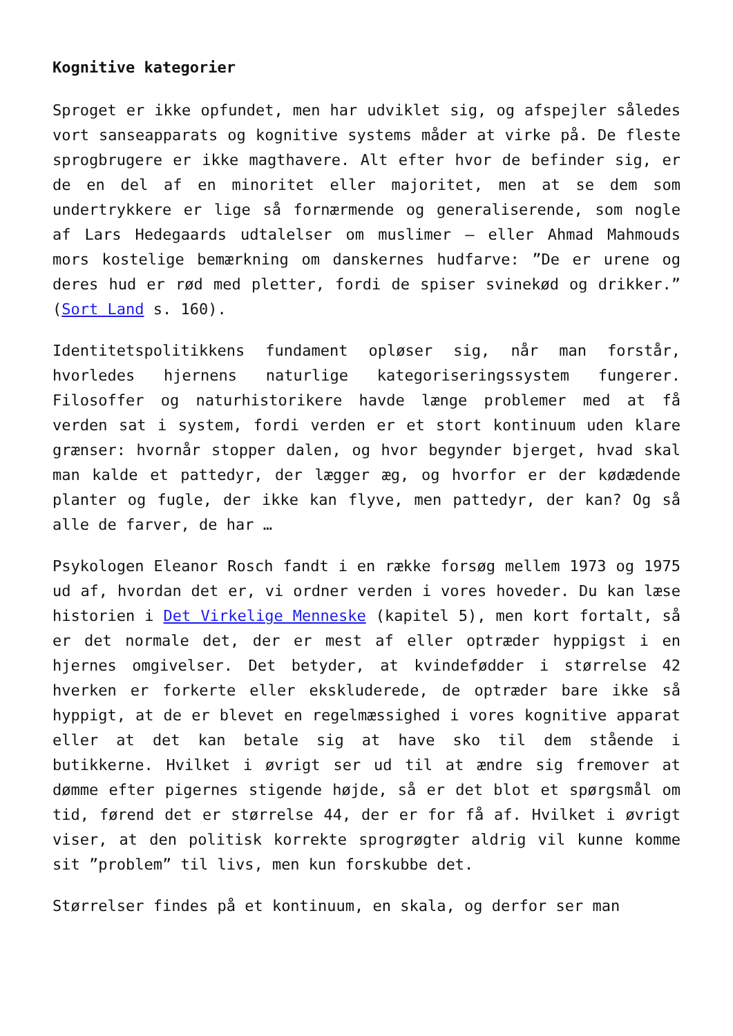Kognitive kategorier
Sproget er ikke opfundet, men har udviklet sig, og afspejler således vort sanseapparats og kognitive systems måder at virke på. De fleste sprogbrugere er ikke magthavere. Alt efter hvor de befinder sig, er de en del af en minoritet eller majoritet, men at se dem som undertrykkere er lige så fornærmende og generaliserende, som nogle af Lars Hedegaards udtalelser om muslimer – eller Ahmad Mahmouds mors kostelige bemærkning om danskernes hudfarve: ”De er urene og deres hud er rød med pletter, fordi de spiser svinekød og drikker.” (Sort Land s. 160).
Identitetspolitikkens fundament opløser sig, når man forstår, hvorledes hjernens naturlige kategoriseringssystem fungerer. Filosoffer og naturhistorikere havde længe problemer med at få verden sat i system, fordi verden er et stort kontinuum uden klare grænser: hvornår stopper dalen, og hvor begynder bjerget, hvad skal man kalde et pattedyr, der lægger æg, og hvorfor er der kødædende planter og fugle, der ikke kan flyve, men pattedyr, der kan? Og så alle de farver, de har …
Psykologen Eleanor Rosch fandt i en række forsøg mellem 1973 og 1975 ud af, hvordan det er, vi ordner verden i vores hoveder. Du kan læse historien i Det Virkelige Menneske (kapitel 5), men kort fortalt, så er det normale det, der er mest af eller optræder hyppigst i en hjernes omgivelser. Det betyder, at kvindefødder i størrelse 42 hverken er forkerte eller ekskluderede, de optræder bare ikke så hyppigt, at de er blevet en regelmæssighed i vores kognitive apparat eller at det kan betale sig at have sko til dem stående i butikkerne. Hvilket i øvrigt ser ud til at ændre sig fremover at dømme efter pigernes stigende højde, så er det blot et spørgsmål om tid, førend det er størrelse 44, der er for få af. Hvilket i øvrigt viser, at den politisk korrekte sprogrøgter aldrig vil kunne komme sit ”problem” til livs, men kun forskubbe det.
Størrelser findes på et kontinuum, en skala, og derfor ser man